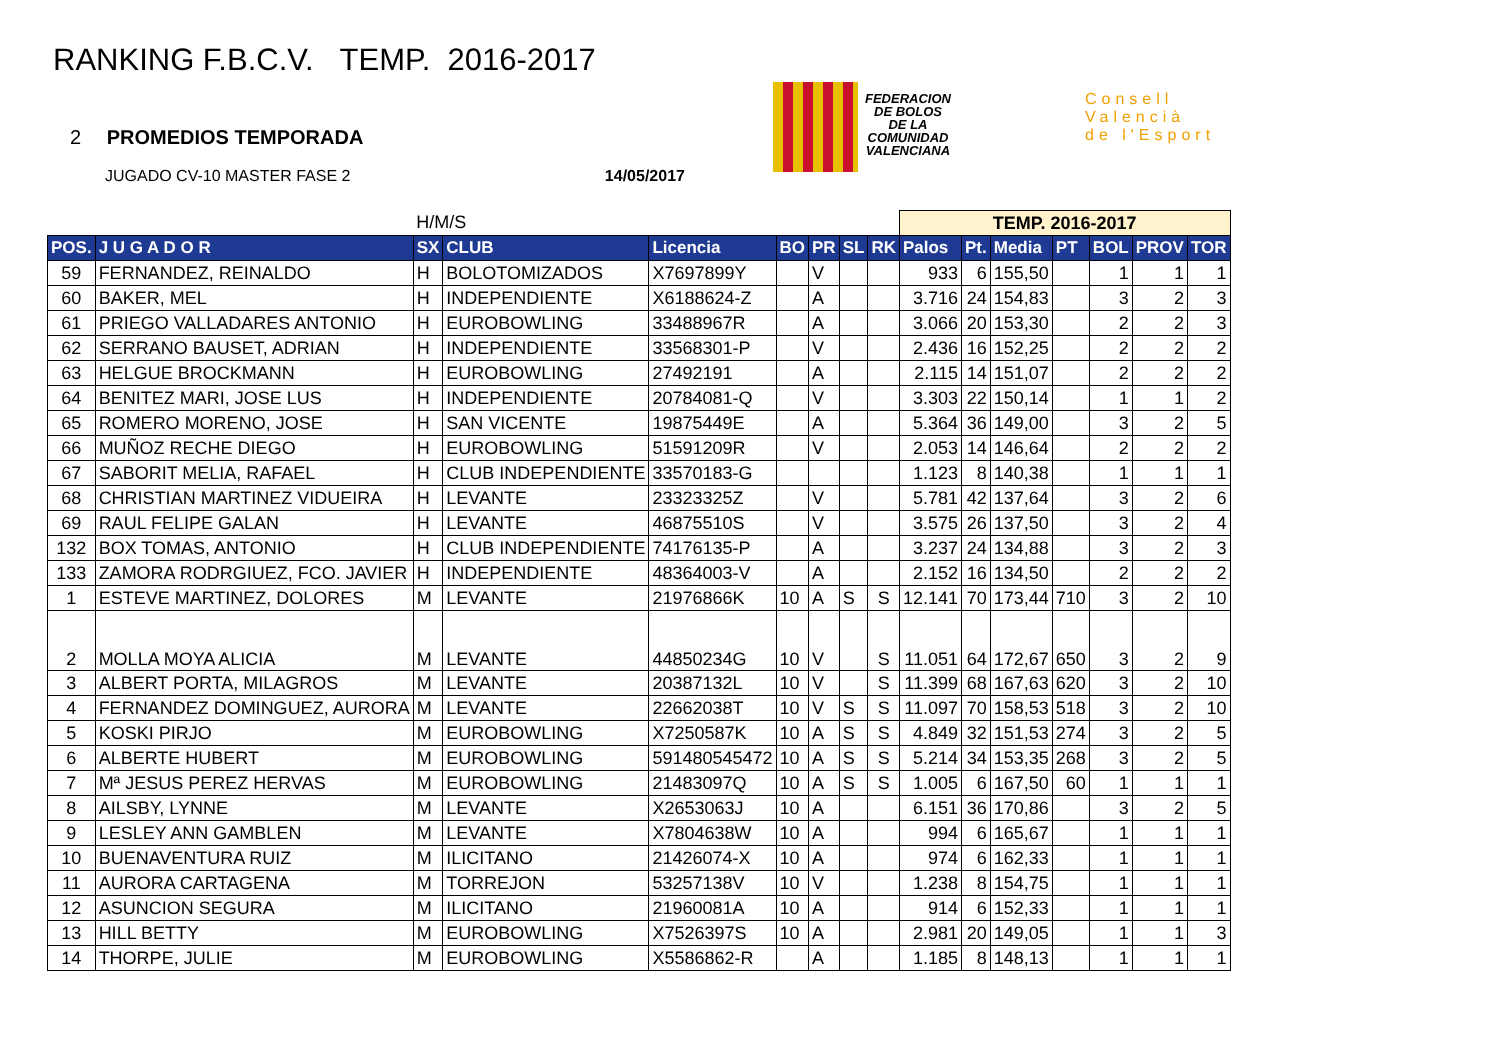RANKING F.B.C.V. TEMP. 2016-2017
2 PROMEDIOS TEMPORADA
JUGADO CV-10 MASTER FASE 2 14/05/2017
FEDERACION
DE BOLOS
DE LA
COMUNIDAD
VALENCIANA
Consell
Valencià
de l'Esport
| | | H/M/S | | | | | | | TEMP. 2016-2017 | | | | | | |
| POS. | J U G A D O R | SX | CLUB | Licencia | BO | PR | SL | RK | Palos | Pt. | Media | PT | BOL | PROV | TOR |
| 59 | FERNANDEZ, REINALDO | H | BOLOTOMIZADOS | X7697899Y | | V | | | 933 | 6 | 155,50 | | 1 | 1 | 1 |
| 60 | BAKER, MEL | H | INDEPENDIENTE | X6188624-Z | | A | | | 3.716 | 24 | 154,83 | | 3 | 2 | 3 |
| 61 | PRIEGO VALLADARES ANTONIO | H | EUROBOWLING | 33488967R | | A | | | 3.066 | 20 | 153,30 | | 2 | 2 | 3 |
| 62 | SERRANO BAUSET, ADRIAN | H | INDEPENDIENTE | 33568301-P | | V | | | 2.436 | 16 | 152,25 | | 2 | 2 | 2 |
| 63 | HELGUE BROCKMANN | H | EUROBOWLING | 27492191 | | A | | | 2.115 | 14 | 151,07 | | 2 | 2 | 2 |
| 64 | BENITEZ MARI, JOSE LUS | H | INDEPENDIENTE | 20784081-Q | | V | | | 3.303 | 22 | 150,14 | | 1 | 1 | 2 |
| 65 | ROMERO MORENO, JOSE | H | SAN VICENTE | 19875449E | | A | | | 5.364 | 36 | 149,00 | | 3 | 2 | 5 |
| 66 | MUÑOZ RECHE DIEGO | H | EUROBOWLING | 51591209R | | V | | | 2.053 | 14 | 146,64 | | 2 | 2 | 2 |
| 67 | SABORIT MELIA, RAFAEL | H | CLUB INDEPENDIENTE | 33570183-G | | | | | 1.123 | 8 | 140,38 | | 1 | 1 | 1 |
| 68 | CHRISTIAN MARTINEZ VIDUEIRA | H | LEVANTE | 23323325Z | | V | | | 5.781 | 42 | 137,64 | | 3 | 2 | 6 |
| 69 | RAUL FELIPE GALAN | H | LEVANTE | 46875510S | | V | | | 3.575 | 26 | 137,50 | | 3 | 2 | 4 |
| 132 | BOX TOMAS, ANTONIO | H | CLUB INDEPENDIENTE | 74176135-P | | A | | | 3.237 | 24 | 134,88 | | 3 | 2 | 3 |
| 133 | ZAMORA RODRGIUEZ, FCO. JAVIER | H | INDEPENDIENTE | 48364003-V | | A | | | 2.152 | 16 | 134,50 | | 2 | 2 | 2 |
| 1 | ESTEVE MARTINEZ, DOLORES | M | LEVANTE | 21976866K | 10 | A | S | S | 12.141 | 70 | 173,44 | 710 | 3 | 2 | 10 |
| 2 | MOLLA MOYA ALICIA | M | LEVANTE | 44850234G | 10 | V | | S | 11.051 | 64 | 172,67 | 650 | 3 | 2 | 9 |
| 3 | ALBERT PORTA, MILAGROS | M | LEVANTE | 20387132L | 10 | V | | S | 11.399 | 68 | 167,63 | 620 | 3 | 2 | 10 |
| 4 | FERNANDEZ DOMINGUEZ, AURORA | M | LEVANTE | 22662038T | 10 | V | S | S | 11.097 | 70 | 158,53 | 518 | 3 | 2 | 10 |
| 5 | KOSKI PIRJO | M | EUROBOWLING | X7250587K | 10 | A | S | S | 4.849 | 32 | 151,53 | 274 | 3 | 2 | 5 |
| 6 | ALBERTE HUBERT | M | EUROBOWLING | 591480545472 | 10 | A | S | S | 5.214 | 34 | 153,35 | 268 | 3 | 2 | 5 |
| 7 | Mª JESUS PEREZ HERVAS | M | EUROBOWLING | 21483097Q | 10 | A | S | S | 1.005 | 6 | 167,50 | 60 | 1 | 1 | 1 |
| 8 | AILSBY, LYNNE | M | LEVANTE | X2653063J | 10 | A | | | 6.151 | 36 | 170,86 | | 3 | 2 | 5 |
| 9 | LESLEY ANN GAMBLEN | M | LEVANTE | X7804638W | 10 | A | | | 994 | 6 | 165,67 | | 1 | 1 | 1 |
| 10 | BUENAVENTURA RUIZ | M | ILICITANO | 21426074-X | 10 | A | | | 974 | 6 | 162,33 | | 1 | 1 | 1 |
| 11 | AURORA CARTAGENA | M | TORREJON | 53257138V | 10 | V | | | 1.238 | 8 | 154,75 | | 1 | 1 | 1 |
| 12 | ASUNCION SEGURA | M | ILICITANO | 21960081A | 10 | A | | | 914 | 6 | 152,33 | | 1 | 1 | 1 |
| 13 | HILL BETTY | M | EUROBOWLING | X7526397S | 10 | A | | | 2.981 | 20 | 149,05 | | 1 | 1 | 3 |
| 14 | THORPE, JULIE | M | EUROBOWLING | X5586862-R | | A | | | 1.185 | 8 | 148,13 | | 1 | 1 | 1 |